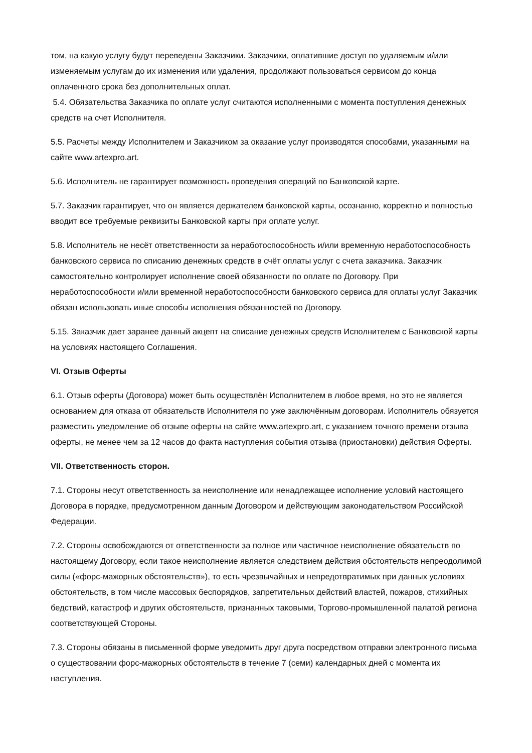том, на какую услугу будут переведены Заказчики. Заказчики, оплатившие доступ по удаляемым и/или изменяемым услугам до их изменения или удаления, продолжают пользоваться сервисом до конца оплаченного срока без дополнительных оплат.
5.4. Обязательства Заказчика по оплате услуг считаются исполненными с момента поступления денежных средств на счет Исполнителя.
5.5. Расчеты между Исполнителем и Заказчиком за оказание услуг производятся способами, указанными на сайте www.artexpro.art.
5.6. Исполнитель не гарантирует возможность проведения операций по Банковской карте.
5.7. Заказчик гарантирует, что он является держателем банковской карты, осознанно, корректно и полностью вводит все требуемые реквизиты Банковской карты при оплате услуг.
5.8. Исполнитель не несёт ответственности за неработоспособность и/или временную неработоспособность банковского сервиса по списанию денежных средств в счёт оплаты услуг с счета заказчика. Заказчик самостоятельно контролирует исполнение своей обязанности по оплате по Договору. При неработоспособности и/или временной неработоспособности банковского сервиса для оплаты услуг Заказчик обязан использовать иные способы исполнения обязанностей по Договору.
5.15. Заказчик дает заранее данный акцепт на списание денежных средств Исполнителем с Банковской карты на условиях настоящего Соглашения.
VI. Отзыв Оферты
6.1. Отзыв оферты (Договора) может быть осуществлён Исполнителем в любое время, но это не является основанием для отказа от обязательств Исполнителя по уже заключённым договорам. Исполнитель обязуется разместить уведомление об отзыве оферты на сайте www.artexpro.art, с указанием точного времени отзыва оферты, не менее чем за 12 часов до факта наступления события отзыва (приостановки) действия Оферты.
VII. Ответственность сторон.
7.1. Стороны несут ответственность за неисполнение или ненадлежащее исполнение условий настоящего Договора в порядке, предусмотренном данным Договором и действующим законодательством Российской Федерации.
7.2. Стороны освобождаются от ответственности за полное или частичное неисполнение обязательств по настоящему Договору, если такое неисполнение является следствием действия обстоятельств непреодолимой силы («форс-мажорных обстоятельств»), то есть чрезвычайных и непредотвратимых при данных условиях обстоятельств, в том числе массовых беспорядков, запретительных действий властей, пожаров, стихийных бедствий, катастроф и других обстоятельств, признанных таковыми, Торгово-промышленной палатой региона соответствующей Стороны.
7.3. Стороны обязаны в письменной форме уведомить друг друга посредством отправки электронного письма о существовании форс-мажорных обстоятельств в течение 7 (семи) календарных дней с момента их наступления.